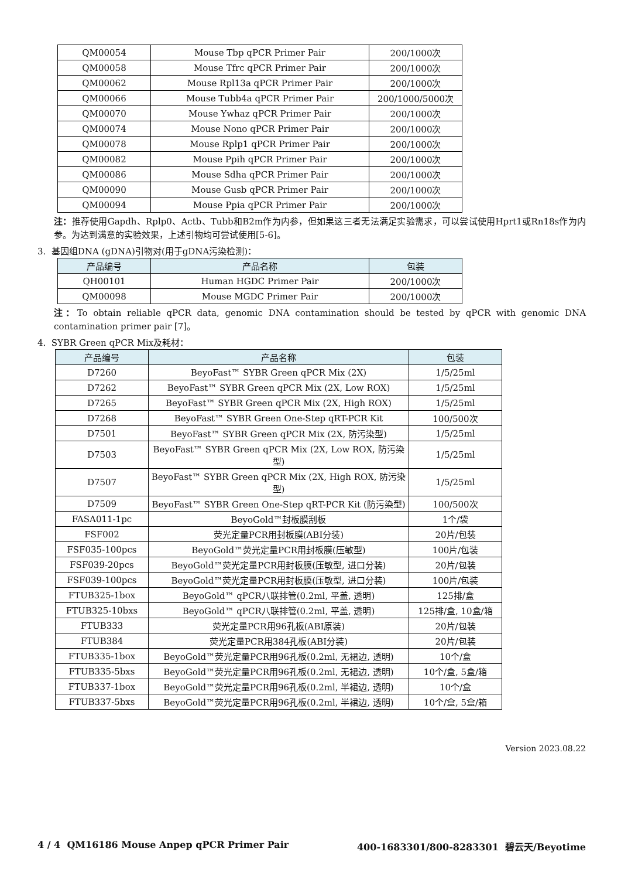| QM00054 | Mouse Tbp qPCR Primer Pair | 200/1000次 |
| QM00058 | Mouse Tfrc qPCR Primer Pair | 200/1000次 |
| QM00062 | Mouse Rpl13a qPCR Primer Pair | 200/1000次 |
| QM00066 | Mouse Tubb4a qPCR Primer Pair | 200/1000/5000次 |
| QM00070 | Mouse Ywhaz qPCR Primer Pair | 200/1000次 |
| QM00074 | Mouse Nono qPCR Primer Pair | 200/1000次 |
| QM00078 | Mouse Rplp1 qPCR Primer Pair | 200/1000次 |
| QM00082 | Mouse Ppih qPCR Primer Pair | 200/1000次 |
| QM00086 | Mouse Sdha qPCR Primer Pair | 200/1000次 |
| QM00090 | Mouse Gusb qPCR Primer Pair | 200/1000次 |
| QM00094 | Mouse Ppia qPCR Primer Pair | 200/1000次 |
注：推荐使用Gapdh、Rplp0、Actb、Tubb和B2m作为内参，但如果这三者无法满足实验需求，可以尝试使用Hprt1或Rn18s作为内参。为达到满意的实验效果，上述引物均可尝试使用[5-6]。
3. 基因组DNA (gDNA)引物对(用于gDNA污染检测)：
| 产品编号 | 产品名称 | 包装 |
| --- | --- | --- |
| QH00101 | Human HGDC Primer Pair | 200/1000次 |
| QM00098 | Mouse MGDC Primer Pair | 200/1000次 |
注：To obtain reliable qPCR data, genomic DNA contamination should be tested by qPCR with genomic DNA contamination primer pair [7]。
4. SYBR Green qPCR Mix及耗材：
| 产品编号 | 产品名称 | 包装 |
| --- | --- | --- |
| D7260 | BeyoFast™ SYBR Green qPCR Mix (2X) | 1/5/25ml |
| D7262 | BeyoFast™ SYBR Green qPCR Mix (2X, Low ROX) | 1/5/25ml |
| D7265 | BeyoFast™ SYBR Green qPCR Mix (2X, High ROX) | 1/5/25ml |
| D7268 | BeyoFast™ SYBR Green One-Step qRT-PCR Kit | 100/500次 |
| D7501 | BeyoFast™ SYBR Green qPCR Mix (2X, 防污染型) | 1/5/25ml |
| D7503 | BeyoFast™ SYBR Green qPCR Mix (2X, Low ROX, 防污染型) | 1/5/25ml |
| D7507 | BeyoFast™ SYBR Green qPCR Mix (2X, High ROX, 防污染型) | 1/5/25ml |
| D7509 | BeyoFast™ SYBR Green One-Step qRT-PCR Kit (防污染型) | 100/500次 |
| FASA011-1pc | BeyoGold™封板膜刮板 | 1个/袋 |
| FSF002 | 荧光定量PCR用封板膜(ABI分装) | 20片/包装 |
| FSF035-100pcs | BeyoGold™荧光定量PCR用封板膜(压敏型) | 100片/包装 |
| FSF039-20pcs | BeyoGold™荧光定量PCR用封板膜(压敏型, 进口分装) | 20片/包装 |
| FSF039-100pcs | BeyoGold™荧光定量PCR用封板膜(压敏型, 进口分装) | 100片/包装 |
| FTUB325-1box | BeyoGold™ qPCR八联排管(0.2ml, 平盖, 透明) | 125排/盒 |
| FTUB325-10bxs | BeyoGold™ qPCR八联排管(0.2ml, 平盖, 透明) | 125排/盒, 10盒/箱 |
| FTUB333 | 荧光定量PCR用96孔板(ABI原装) | 20片/包装 |
| FTUB384 | 荧光定量PCR用384孔板(ABI分装) | 20片/包装 |
| FTUB335-1box | BeyoGold™荧光定量PCR用96孔板(0.2ml, 无裙边, 透明) | 10个/盒 |
| FTUB335-5bxs | BeyoGold™荧光定量PCR用96孔板(0.2ml, 无裙边, 透明) | 10个/盒, 5盒/箱 |
| FTUB337-1box | BeyoGold™荧光定量PCR用96孔板(0.2ml, 半裙边, 透明) | 10个/盒 |
| FTUB337-5bxs | BeyoGold™荧光定量PCR用96孔板(0.2ml, 半裙边, 透明) | 10个/盒, 5盒/箱 |
Version 2023.08.22
4 / 4 QM16186 Mouse Anpep qPCR Primer Pair 400-1683301/800-8283301 碧云天/Beyotime